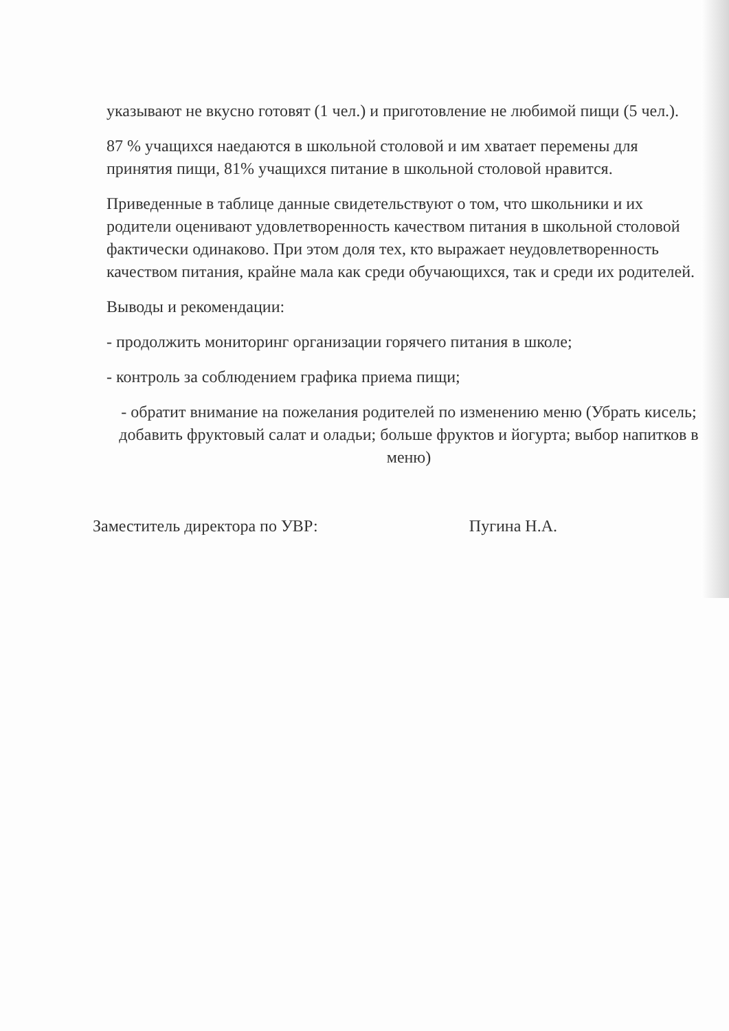указывают не вкусно готовят (1 чел.) и приготовление не любимой пищи (5 чел.).
87 % учащихся наедаются в школьной столовой и им хватает перемены для принятия пищи, 81% учащихся питание в школьной столовой нравится.
Приведенные в таблице данные свидетельствуют о том, что школьники и их родители оценивают удовлетворенность качеством питания в школьной столовой фактически одинаково. При этом доля тех, кто выражает неудовлетворенность качеством питания, крайне мала как среди обучающихся, так и среди их родителей.
Выводы и рекомендации:
- продолжить мониторинг организации горячего питания в школе;
- контроль за соблюдением графика приема пищи;
- обратит внимание на пожелания родителей по изменению меню (Убрать кисель; добавить фруктовый салат и оладьи; больше фруктов и йогурта; выбор напитков в меню)
Заместитель директора по УВР: Пугина Н.А.